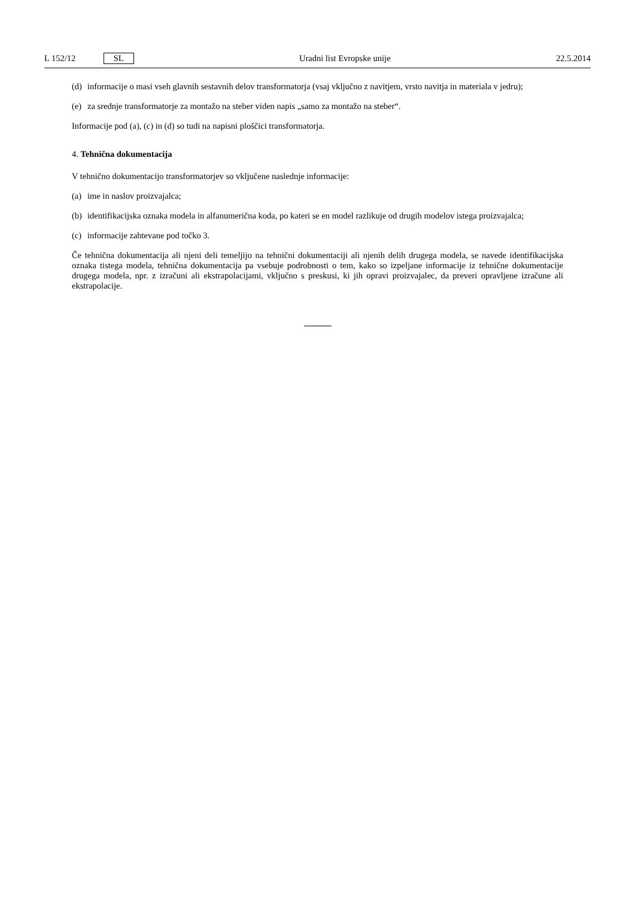L 152/12 SL Uradni list Evropske unije 22.5.2014
(d) informacije o masi vseh glavnih sestavnih delov transformatorja (vsaj vključno z navitjem, vrsto navitja in materiala v jedru);
(e) za srednje transformatorje za montažo na steber viden napis „samo za montažo na steber“.
Informacije pod (a), (c) in (d) so tudi na napisni ploščici transformatorja.
4. Tehnična dokumentacija
V tehnično dokumentacijo transformatorjev so vključene naslednje informacije:
(a) ime in naslov proizvajalca;
(b) identifikacijska oznaka modela in alfanumerična koda, po kateri se en model razlikuje od drugih modelov istega proizvajalca;
(c) informacije zahtevane pod točko 3.
Če tehnična dokumentacija ali njeni deli temeljijo na tehnični dokumentaciji ali njenih delih drugega modela, se navede identifikacijska oznaka tistega modela, tehnična dokumentacija pa vsebuje podrobnosti o tem, kako so izpeljane informacije iz tehnične dokumentacije drugega modela, npr. z izračuni ali ekstrapolacijami, vključno s preskusi, ki jih opravi proizvajalec, da preveri opravljene izračune ali ekstrapolacije.